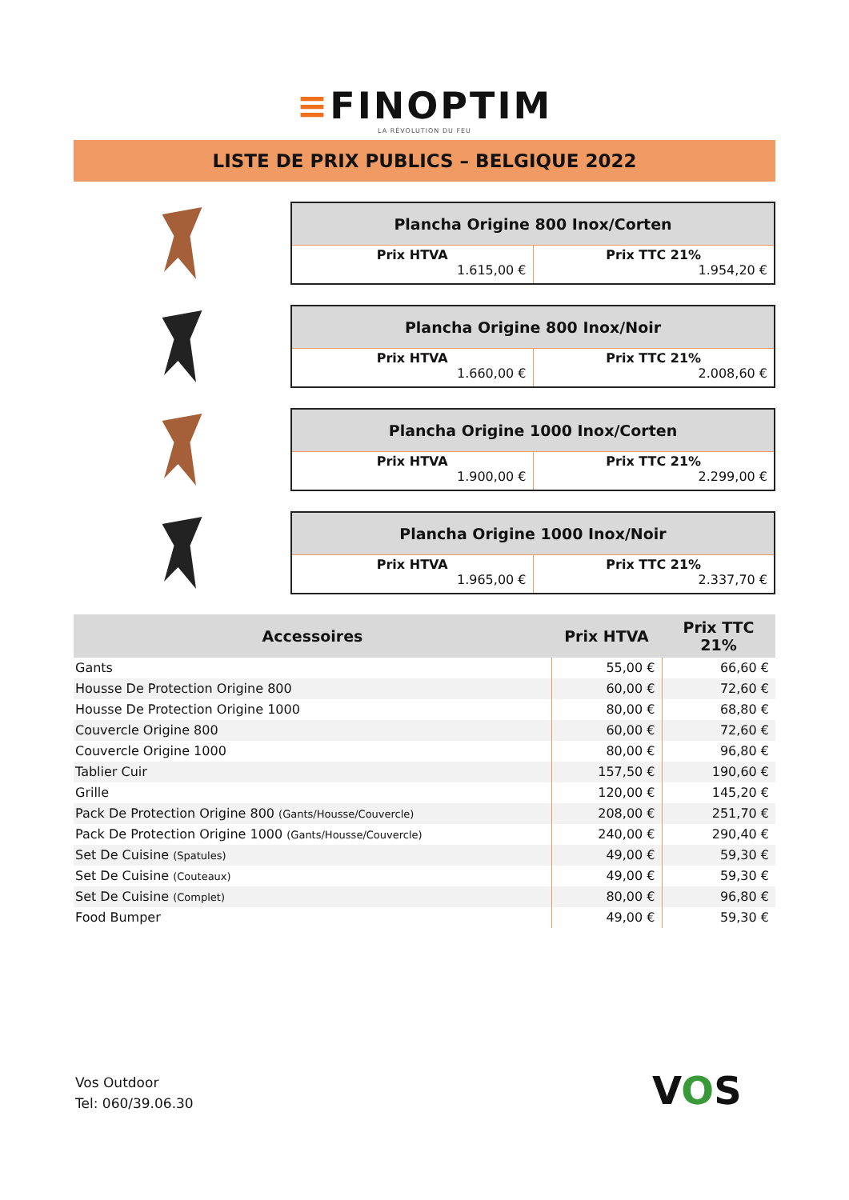≡FINOPTIM
LA RÉVOLUTION DU FEU
LISTE DE PRIX PUBLICS – BELGIQUE 2022
| Plancha Origine 800 Inox/Corten | |
| --- | --- |
| Prix HTVA 1.615,00 € | Prix TTC 21% 1.954,20 € |
| Plancha Origine 800 Inox/Noir | |
| --- | --- |
| Prix HTVA 1.660,00 € | Prix TTC 21% 2.008,60 € |
| Plancha Origine 1000 Inox/Corten | |
| --- | --- |
| Prix HTVA 1.900,00 € | Prix TTC 21% 2.299,00 € |
| Plancha Origine 1000 Inox/Noir | |
| --- | --- |
| Prix HTVA 1.965,00 € | Prix TTC 21% 2.337,70 € |
| Accessoires | Prix HTVA | Prix TTC 21% |
| --- | --- | --- |
| Gants | 55,00 € | 66,60 € |
| Housse De Protection Origine 800 | 60,00 € | 72,60 € |
| Housse De Protection Origine 1000 | 80,00 € | 68,80 € |
| Couvercle Origine 800 | 60,00 € | 72,60 € |
| Couvercle Origine 1000 | 80,00 € | 96,80 € |
| Tablier Cuir | 157,50 € | 190,60 € |
| Grille | 120,00 € | 145,20 € |
| Pack De Protection Origine 800 (Gants/Housse/Couvercle) | 208,00 € | 251,70 € |
| Pack De Protection Origine 1000 (Gants/Housse/Couvercle) | 240,00 € | 290,40 € |
| Set De Cuisine (Spatules) | 49,00 € | 59,30 € |
| Set De Cuisine (Couteaux) | 49,00 € | 59,30 € |
| Set De Cuisine (Complet) | 80,00 € | 96,80 € |
| Food Bumper | 49,00 € | 59,30 € |
Vos Outdoor
Tel: 060/39.06.30
VOS